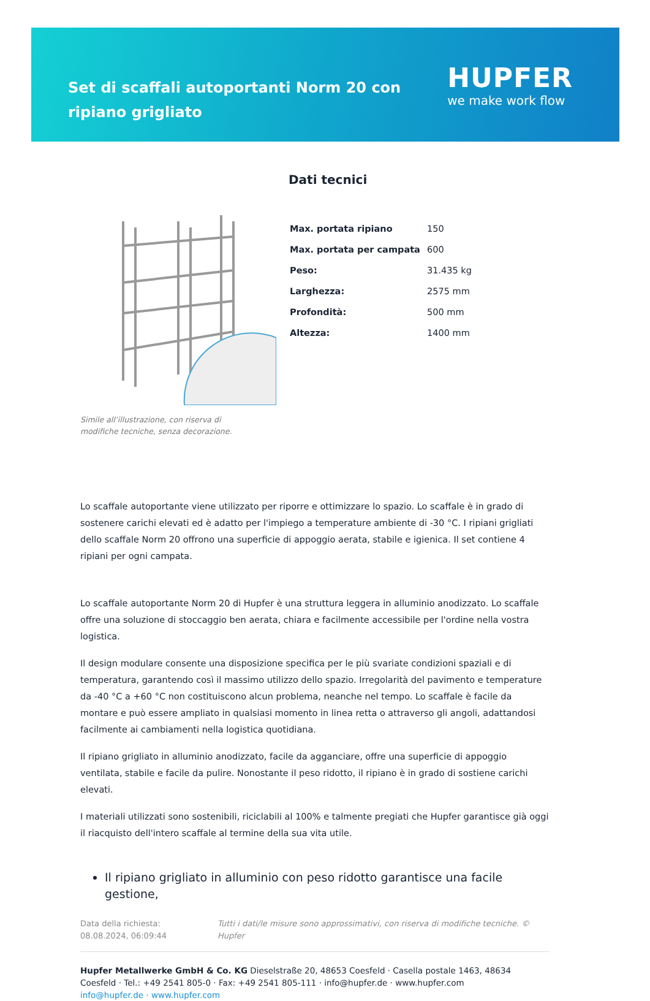Set di scaffali autoportanti Norm 20 con ripiano grigliato
HUPFER
we make work flow
Simile all’illustrazione, con riserva di modifiche tecniche, senza decorazione.
Dati tecnici
| Max. portata ripiano | 150 |
| Max. portata per campata | 600 |
| Peso: | 31.435 kg |
| Larghezza: | 2575 mm |
| Profondità: | 500 mm |
| Altezza: | 1400 mm |
Lo scaffale autoportante viene utilizzato per riporre e ottimizzare lo spazio. Lo scaffale è in grado di sostenere carichi elevati ed è adatto per l'impiego a temperature ambiente di -30 °C. I ripiani grigliati dello scaffale Norm 20 offrono una superficie di appoggio aerata, stabile e igienica. Il set contiene 4 ripiani per ogni campata.
Lo scaffale autoportante Norm 20 di Hupfer è una struttura leggera in alluminio anodizzato. Lo scaffale offre una soluzione di stoccaggio ben aerata, chiara e facilmente accessibile per l'ordine nella vostra logistica.
Il design modulare consente una disposizione specifica per le più svariate condizioni spaziali e di temperatura, garantendo così il massimo utilizzo dello spazio. Irregolarità del pavimento e temperature da -40 °C a +60 °C non costituiscono alcun problema, neanche nel tempo. Lo scaffale è facile da montare e può essere ampliato in qualsiasi momento in linea retta o attraverso gli angoli, adattandosi facilmente ai cambiamenti nella logistica quotidiana.
Il ripiano grigliato in alluminio anodizzato, facile da agganciare, offre una superficie di appoggio ventilata, stabile e facile da pulire. Nonostante il peso ridotto, il ripiano è in grado di sostiene carichi elevati.
I materiali utilizzati sono sostenibili, riciclabili al 100% e talmente pregiati che Hupfer garantisce già oggi il riacquisto dell'intero scaffale al termine della sua vita utile.
Il ripiano grigliato in alluminio con peso ridotto garantisce una facile gestione,
Data della richiesta: 08.08.2024, 06:09:44
Tutti i dati/le misure sono approssimativi, con riserva di modifiche tecniche. © Hupfer
Hupfer Metallwerke GmbH & Co. KG Dieselstraße 20, 48653 Coesfeld · Casella postale 1463, 48634 Coesfeld · Tel.: +49 2541 805-0 · Fax: +49 2541 805-111 · info@hupfer.de · www.hupfer.com
info@hupfer.de · www.hupfer.com